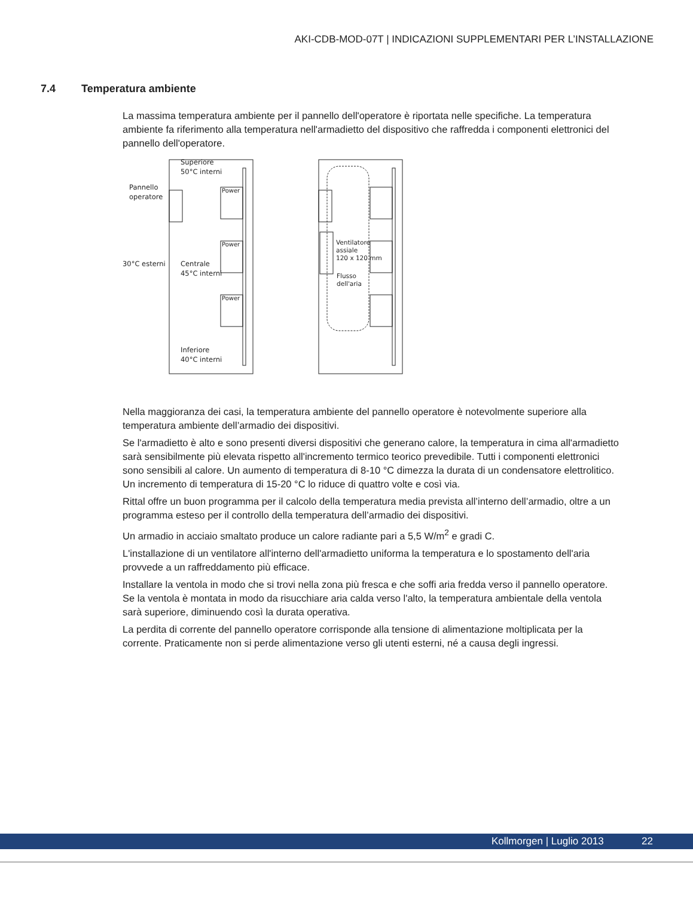AKI-CDB-MOD-07T | INDICAZIONI SUPPLEMENTARI PER L’INSTALLAZIONE
7.4 Temperatura ambiente
La massima temperatura ambiente per il pannello dell'operatore è riportata nelle specifiche. La temperatura ambiente fa riferimento alla temperatura nell'armadietto del dispositivo che raffredda i componenti elettronici del pannello dell'operatore.
Superiore
50°C interni
Pannello
operatore
Power
Power
Power
30°C esterni
Centrale
45°C interni
Inferiore
40°C interni
Ventilatore
assiale
120 x 120 mm
Flusso
dell'aria
Nella maggioranza dei casi, la temperatura ambiente del pannello operatore è notevolmente superiore alla temperatura ambiente dell’armadio dei dispositivi.
Se l'armadietto è alto e sono presenti diversi dispositivi che generano calore, la temperatura in cima all'armadietto sarà sensibilmente più elevata rispetto all'incremento termico teorico prevedibile. Tutti i componenti elettronici sono sensibili al calore. Un aumento di temperatura di 8-10 °C dimezza la durata di un condensatore elettrolitico. Un incremento di temperatura di 15-20 °C lo riduce di quattro volte e così via.
Rittal offre un buon programma per il calcolo della temperatura media prevista all’interno dell’armadio, oltre a un programma esteso per il controllo della temperatura dell’armadio dei dispositivi.
Un armadio in acciaio smaltato produce un calore radiante pari a 5,5 W/m<sup>2</sup> e gradi C.
L'installazione di un ventilatore all'interno dell'armadietto uniforma la temperatura e lo spostamento dell'aria provvede a un raffreddamento più efficace.
Installare la ventola in modo che si trovi nella zona più fresca e che soffi aria fredda verso il pannello operatore. Se la ventola è montata in modo da risucchiare aria calda verso l'alto, la temperatura ambientale della ventola sarà superiore, diminuendo così la durata operativa.
La perdita di corrente del pannello operatore corrisponde alla tensione di alimentazione moltiplicata per la corrente. Praticamente non si perde alimentazione verso gli utenti esterni, né a causa degli ingressi.
Kollmorgen | Luglio 2013 22